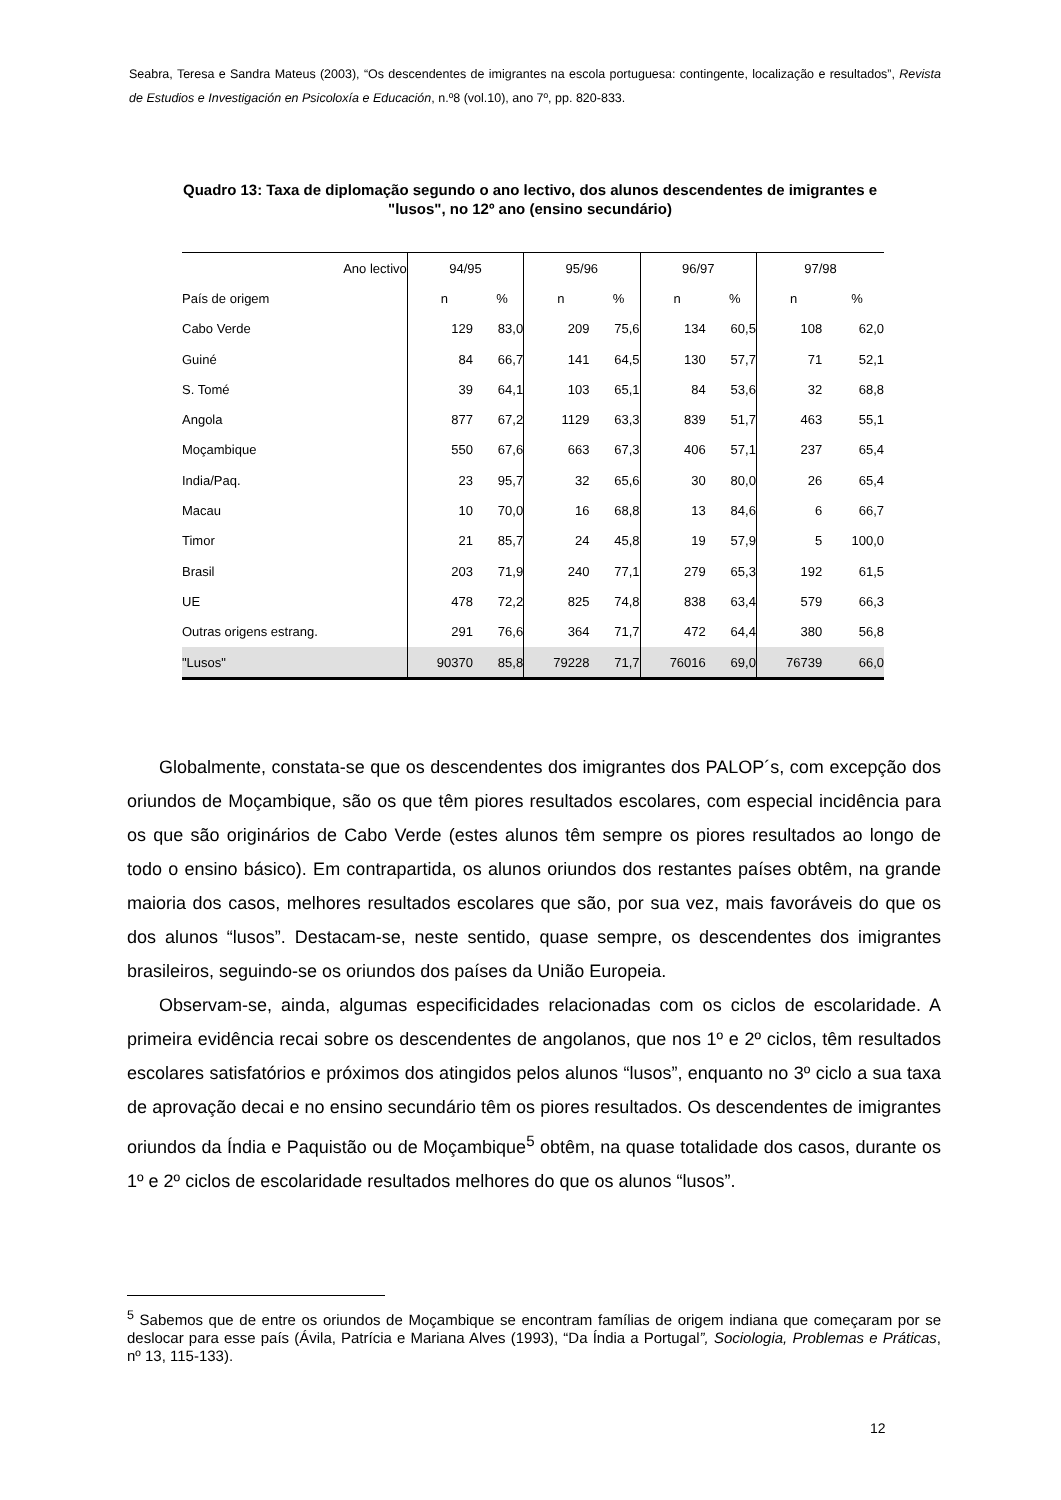Seabra, Teresa e Sandra Mateus (2003), “Os descendentes de imigrantes na escola portuguesa: contingente, localização e resultados”, Revista de Estudios e Investigación en Psicoloxía e Educación, n.º8 (vol.10), ano 7º, pp. 820-833.
Quadro 13: Taxa de diplomação segundo o ano lectivo, dos alunos descendentes de imigrantes e "lusos", no 12º ano (ensino secundário)
| Ano lectivo | 94/95 | | 95/96 | | 96/97 | | 97/98 | |
| País de origem | n | % | n | % | n | % | n | % |
| Cabo Verde | 129 | 83,0 | 209 | 75,6 | 134 | 60,5 | 108 | 62,0 |
| Guiné | 84 | 66,7 | 141 | 64,5 | 130 | 57,7 | 71 | 52,1 |
| S. Tomé | 39 | 64,1 | 103 | 65,1 | 84 | 53,6 | 32 | 68,8 |
| Angola | 877 | 67,2 | 1129 | 63,3 | 839 | 51,7 | 463 | 55,1 |
| Moçambique | 550 | 67,6 | 663 | 67,3 | 406 | 57,1 | 237 | 65,4 |
| India/Paq. | 23 | 95,7 | 32 | 65,6 | 30 | 80,0 | 26 | 65,4 |
| Macau | 10 | 70,0 | 16 | 68,8 | 13 | 84,6 | 6 | 66,7 |
| Timor | 21 | 85,7 | 24 | 45,8 | 19 | 57,9 | 5 | 100,0 |
| Brasil | 203 | 71,9 | 240 | 77,1 | 279 | 65,3 | 192 | 61,5 |
| UE | 478 | 72,2 | 825 | 74,8 | 838 | 63,4 | 579 | 66,3 |
| Outras origens estrang. | 291 | 76,6 | 364 | 71,7 | 472 | 64,4 | 380 | 56,8 |
| "Lusos" | 90370 | 85,8 | 79228 | 71,7 | 76016 | 69,0 | 76739 | 66,0 |
Globalmente, constata-se que os descendentes dos imigrantes dos PALOP´s, com excepção dos oriundos de Moçambique, são os que têm piores resultados escolares, com especial incidência para os que são originários de Cabo Verde (estes alunos têm sempre os piores resultados ao longo de todo o ensino básico). Em contrapartida, os alunos oriundos dos restantes países obtêm, na grande maioria dos casos, melhores resultados escolares que são, por sua vez, mais favoráveis do que os dos alunos “lusos”. Destacam-se, neste sentido, quase sempre, os descendentes dos imigrantes brasileiros, seguindo-se os oriundos dos países da União Europeia.
Observam-se, ainda, algumas especificidades relacionadas com os ciclos de escolaridade. A primeira evidência recai sobre os descendentes de angolanos, que nos 1º e 2º ciclos, têm resultados escolares satisfatórios e próximos dos atingidos pelos alunos “lusos”, enquanto no 3º ciclo a sua taxa de aprovação decai e no ensino secundário têm os piores resultados. Os descendentes de imigrantes oriundos da Índia e Paquistão ou de Moçambique<sup>5</sup> obtêm, na quase totalidade dos casos, durante os 1º e 2º ciclos de escolaridade resultados melhores do que os alunos “lusos”.
<sup>5</sup> Sabemos que de entre os oriundos de Moçambique se encontram famílias de origem indiana que começaram por se deslocar para esse país (Ávila, Patrícia e Mariana Alves (1993), “Da Índia a Portugal”, Sociologia, Problemas e Práticas, nº 13, 115-133).
12